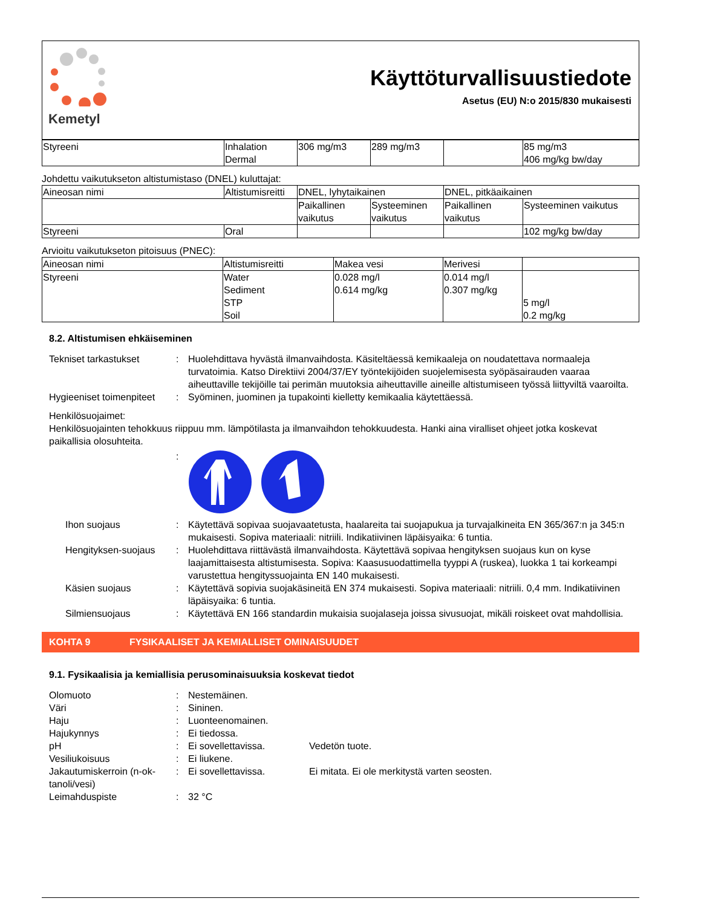Kemetyl
Käyttöturvallisuustiedote
Asetus (EU) N:o 2015/830 mukaisesti
| Styreeni | Inhalation Dermal | 306 mg/m3 | 289 mg/m3 | | 85 mg/m3 406 mg/kg bw/day |
Johdettu vaikutukseton altistumistaso (DNEL) kuluttajat:
| Aineosan nimi | Altistumisreitti | DNEL, lyhytaikainen | | DNEL, pitkäaikainen | |
| --- | --- | --- | --- | --- | --- |
| | | Paikallinen vaikutus | Systeeminen vaikutus | Paikallinen vaikutus | Systeeminen vaikutus |
| Styreeni | Oral | | | | 102 mg/kg bw/day |
Arvioitu vaikutukseton pitoisuus (PNEC):
| Aineosan nimi | Altistumisreitti | Makea vesi | Merivesi | |
| --- | --- | --- | --- | --- |
| Styreeni | Water Sediment STP Soil | 0.028 mg/l 0.614 mg/kg | 0.014 mg/l 0.307 mg/kg | 5 mg/l 0.2 mg/kg |
8.2. Altistumisen ehkäiseminen
Tekniset tarkastukset : Huolehdittava hyvästä ilmanvaihdosta. Käsiteltäessä kemikaaleja on noudatettava normaaleja turvatoimia. Katso Direktiivi 2004/37/EY työntekijöiden suojelemisesta syöpäsairauden vaaraa aiheuttaville tekijöille tai perimän muutoksia aiheuttaville aineille altistumiseen työssä liittyviltä vaaroilta.
Hygieeniset toimenpiteet
: Syöminen, juominen ja tupakointi kielletty kemikaalia käytettäessä.
Henkilösuojaimet:
Henkilösuojainten tehokkuus riippuu mm. lämpötilasta ja ilmanvaihdon tehokkuudesta. Hanki aina viralliset ohjeet jotka koskevat paikallisia olosuhteita.
:
Ihon suojaus : Käytettävä sopivaa suojavaatetusta, haalareita tai suojapukua ja turvajalkineita EN 365/367:n ja 345:n mukaisesti. Sopiva materiaali: nitriili. Indikatiivinen läpäisyaika: 6 tuntia.
Hengityksen-suojaus : Huolehdittava riittävästä ilmanvaihdosta. Käytettävä sopivaa hengityksen suojaus kun on kyse laajamittaisesta altistumisesta. Sopiva: Kaasusuodattimella tyyppi A (ruskea), luokka 1 tai korkeampi varustettua hengityssuojainta EN 140 mukaisesti.
Käsien suojaus : Käytettävä sopivia suojakäsineitä EN 374 mukaisesti. Sopiva materiaali: nitriili. 0,4 mm. Indikatiivinen läpäisyaika: 6 tuntia.
Silmiensuojaus : Käytettävä EN 166 standardin mukaisia suojalaseja joissa sivusuojat, mikäli roiskeet ovat mahdollisia.
KOHTA 9 FYSIKAALISET JA KEMIALLISET OMINAISUUDET
9.1. Fysikaalisia ja kemiallisia perusominaisuuksia koskevat tiedot
Olomuoto : Nestemäinen.
Väri : Sininen.
Haju : Luonteenomainen.
Hajukynnys : Ei tiedossa.
pH : Ei sovellettavissa. Vedetön tuote.
Vesiliukoisuus : Ei liukene.
Jakautumiskerroin (n-ok-tanoli/vesi)
: Ei sovellettavissa. Ei mitata. Ei ole merkitystä varten seosten.
Leimahduspiste : 32 °C